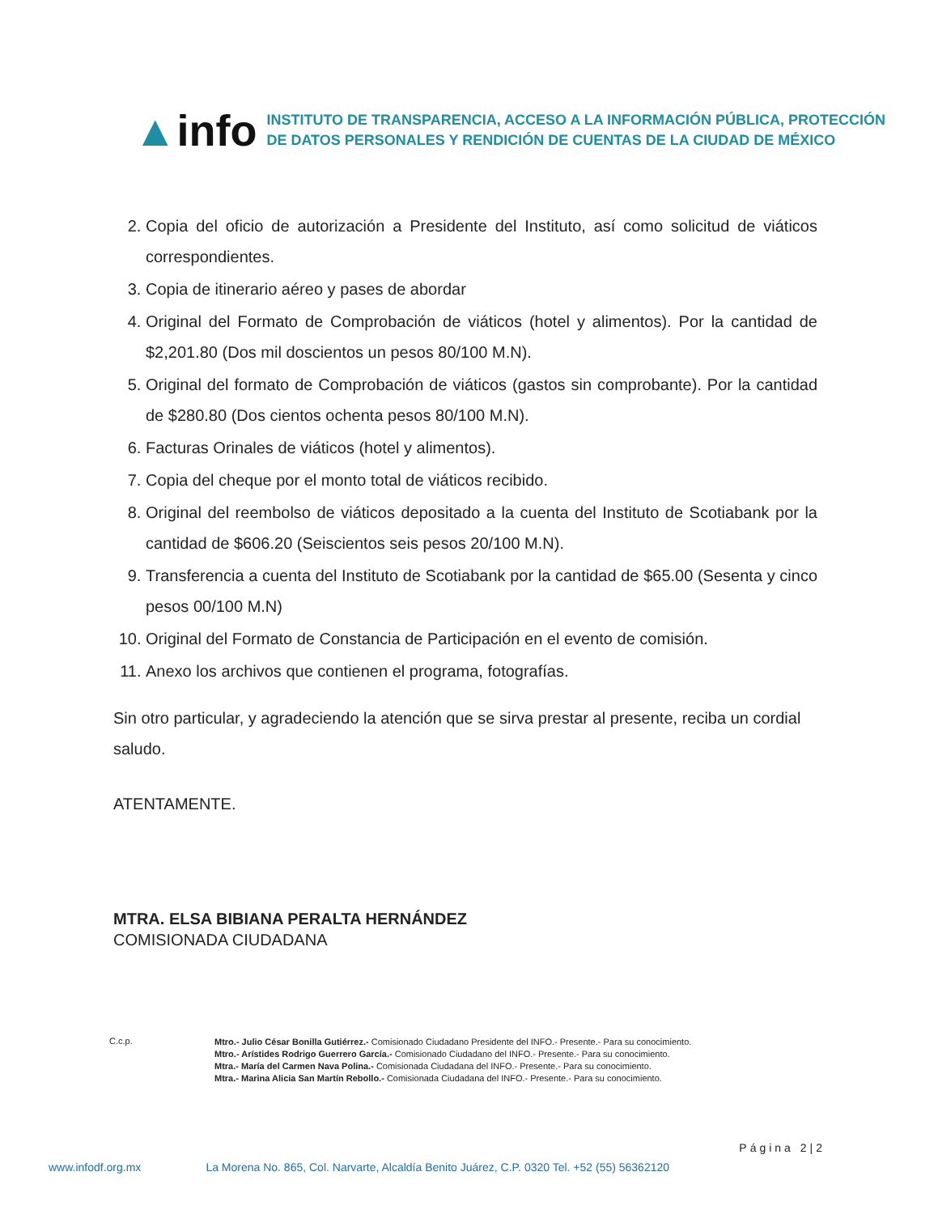▲info
INSTITUTO DE TRANSPARENCIA, ACCESO A LA INFORMACIÓN PÚBLICA, PROTECCIÓN
DE DATOS PERSONALES Y RENDICIÓN DE CUENTAS DE LA CIUDAD DE MÉXICO
2. Copia del oficio de autorización a Presidente del Instituto, así como solicitud de viáticos correspondientes.
3. Copia de itinerario aéreo y pases de abordar
4. Original del Formato de Comprobación de viáticos (hotel y alimentos). Por la cantidad de $2,201.80 (Dos mil doscientos un pesos 80/100 M.N).
5. Original del formato de Comprobación de viáticos (gastos sin comprobante). Por la cantidad de $280.80 (Dos cientos ochenta pesos 80/100 M.N).
6. Facturas Orinales de viáticos (hotel y alimentos).
7. Copia del cheque por el monto total de viáticos recibido.
8. Original del reembolso de viáticos depositado a la cuenta del Instituto de Scotiabank por la cantidad de $606.20 (Seiscientos seis pesos 20/100 M.N).
9. Transferencia a cuenta del Instituto de Scotiabank por la cantidad de $65.00 (Sesenta y cinco pesos 00/100 M.N)
10. Original del Formato de Constancia de Participación en el evento de comisión.
11. Anexo los archivos que contienen el programa, fotografías.
Sin otro particular, y agradeciendo la atención que se sirva prestar al presente, reciba un cordial saludo.
ATENTAMENTE.
MTRA. ELSA BIBIANA PERALTA HERNÁNDEZ
COMISIONADA CIUDADANA
C.c.p.
Mtro.- Julio César Bonilla Gutiérrez.- Comisionado Ciudadano Presidente del INFO.- Presente.- Para su conocimiento.
Mtro.- Arístides Rodrigo Guerrero García.- Comisionado Ciudadano del INFO.- Presente.- Para su conocimiento.
Mtra.- María del Carmen Nava Polina.- Comisionada Ciudadana del INFO.- Presente.- Para su conocimiento.
Mtra.- Marina Alicia San Martín Rebollo.- Comisionada Ciudadana del INFO.- Presente.- Para su conocimiento.
Página 2|2
www.infodf.org.mx La Morena No. 865, Col. Narvarte, Alcaldía Benito Juárez, C.P. 0320 Tel. +52 (55) 56362120